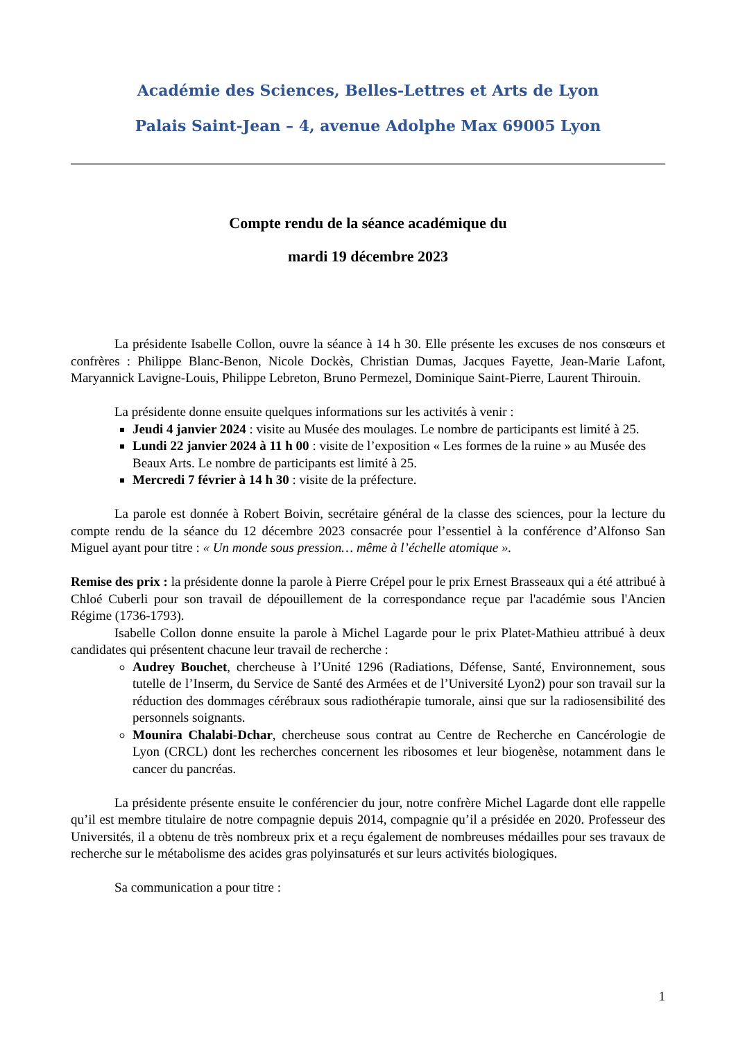Académie des Sciences, Belles-Lettres et Arts de Lyon
Palais Saint-Jean – 4, avenue Adolphe Max 69005 Lyon
Compte rendu de la séance académique du
mardi 19 décembre 2023
La présidente Isabelle Collon, ouvre la séance à 14 h 30. Elle présente les excuses de nos consœurs et confrères : Philippe Blanc-Benon, Nicole Dockès, Christian Dumas, Jacques Fayette, Jean-Marie Lafont, Maryannick Lavigne-Louis, Philippe Lebreton, Bruno Permezel, Dominique Saint-Pierre, Laurent Thirouin.
La présidente donne ensuite quelques informations sur les activités à venir :
Jeudi 4 janvier 2024 : visite au Musée des moulages. Le nombre de participants est limité à 25.
Lundi 22 janvier 2024 à 11 h 00 : visite de l’exposition « Les formes de la ruine » au Musée des Beaux Arts. Le nombre de participants est limité à 25.
Mercredi 7 février à 14 h 30 : visite de la préfecture.
La parole est donnée à Robert Boivin, secrétaire général de la classe des sciences, pour la lecture du compte rendu de la séance du 12 décembre 2023 consacrée pour l’essentiel à la conférence d’Alfonso San Miguel ayant pour titre : « Un monde sous pression… même à l’échelle atomique ».
Remise des prix : la présidente donne la parole à Pierre Crépel pour le prix Ernest Brasseaux qui a été attribué à Chloé Cuberli pour son travail de dépouillement de la correspondance reçue par l'académie sous l'Ancien Régime (1736-1793).
Isabelle Collon donne ensuite la parole à Michel Lagarde pour le prix Platet-Mathieu attribué à deux candidates qui présentent chacune leur travail de recherche :
Audrey Bouchet, chercheuse à l’Unité 1296 (Radiations, Défense, Santé, Environnement, sous tutelle de l’Inserm, du Service de Santé des Armées et de l’Université Lyon2) pour son travail sur la réduction des dommages cérébraux sous radiothérapie tumorale, ainsi que sur la radiosensibilité des personnels soignants.
Mounira Chalabi-Dchar, chercheuse sous contrat au Centre de Recherche en Cancérologie de Lyon (CRCL) dont les recherches concernent les ribosomes et leur biogenèse, notamment dans le cancer du pancréas.
La présidente présente ensuite le conférencier du jour, notre confrère Michel Lagarde dont elle rappelle qu’il est membre titulaire de notre compagnie depuis 2014, compagnie qu’il a présidée en 2020. Professeur des Universités, il a obtenu de très nombreux prix et a reçu également de nombreuses médailles pour ses travaux de recherche sur le métabolisme des acides gras polyinsaturés et sur leurs activités biologiques.
Sa communication a pour titre :
1